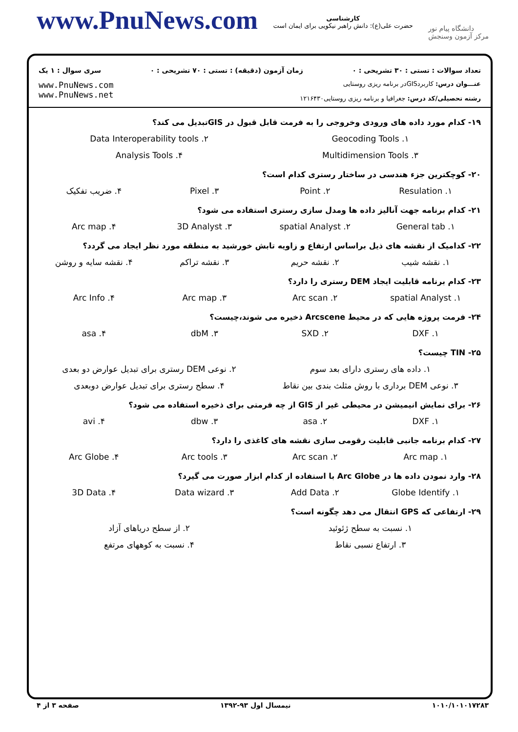www.PnuNews.com
کارشناسی
حضرت علی(ع): دانش راهبر نیکویی برای ایمان است
دانشگاه پیام نور
مرکز آزمون وسنجش
تعداد سوالات : تستی : ۳۰ تشریحی : ۰ زمان آزمون (دقیقه) : تستی : ۷۰ تشریحی : ۰ سری سوال : ۱ یک
عنـــوان درس: کاربردGISدر برنامه ریزی روستایی
رشته تحصیلی/کد درس: جغرافیا و برنامه ریزی روستایی۱۲۱۶۴۳۰
www.PnuNews.com
www.PnuNews.net
۱۹- کدام مورد داده های ورودی وخروجی را به فرمت قابل قبول در GISتبدیل می کند؟
۱. Geocoding Tools ۲. Data Interoperability tools ۳. Multidimension Tools ۴. Analysis Tools
۲۰- کوچکترین جزء هندسی در ساختار رستری کدام است؟
۱. Resulation ۲. Point ۳. Pixel ۴. ضریب تفکیک
۲۱- کدام برنامه جهت آنالیز داده ها ومدل سازی رستری استفاده می شود؟
۱. General tab ۲. spatial Analyst ۳. 3D Analyst ۴. Arc map
۲۲- کدامیک از نقشه های ذیل براساس ارتفاع و زاویه تابش خورشید به منطقه مورد نظر ایجاد می گردد؟
۱. نقشه شیب ۲. نقشه حریم ۳. نقشه تراکم ۴. نقشه سایه و روشن
۲۳- کدام برنامه قابلیت ایجاد DEM رستری را دارد؟
۱. spatial Analyst ۲. Arc scan ۳. Arc map ۴. Arc Info
۲۴- فرمت پروژه هایی که در محیط Arcscene ذخیره می شوند،چیست؟
۱. DXF ۲. SXD ۳. dbM ۴. asa
۲۵- TIN چیست؟
۱. داده های رستری دارای بعد سوم ۲. نوعی DEM رستری برای تبدیل عوارض دو بعدی ۳. نوعی DEM برداری با روش مثلث بندی بین نقاط ۴. سطح رستری برای تبدیل عوارض دوبعدی
۲۶- برای نمایش انیمیشن در محیطی غیر از GIS از چه فرمتی برای ذخیره استفاده می شود؟
۱. DXF ۲. asa ۳. dbw ۴. avi
۲۷- کدام برنامه جانبی قابلیت رقومی سازی نقشه های کاغذی را دارد؟
۱. Arc map ۲. Arc scan ۳. Arc tools ۴. Arc Globe
۲۸- وارد نمودن داده ها در Arc Globe با استفاده از کدام ابزار صورت می گیرد؟
۱. Globe Identify ۲. Add Data ۳. Data wizard ۴. 3D Data
۲۹- ارتفاعی که GPS انتقال می دهد چگونه است؟
۱. نسبت به سطح ژئوئید ۲. از سطح دریاهای آزاد ۳. ارتفاع نسبی نقاط ۴. نسبت به کوههای مرتفع
۱۰۱۰/۱۰۱۰۱۷۲۸۳ نیمسال اول ۹۳-۱۳۹۲ صفحه ۳ از ۴